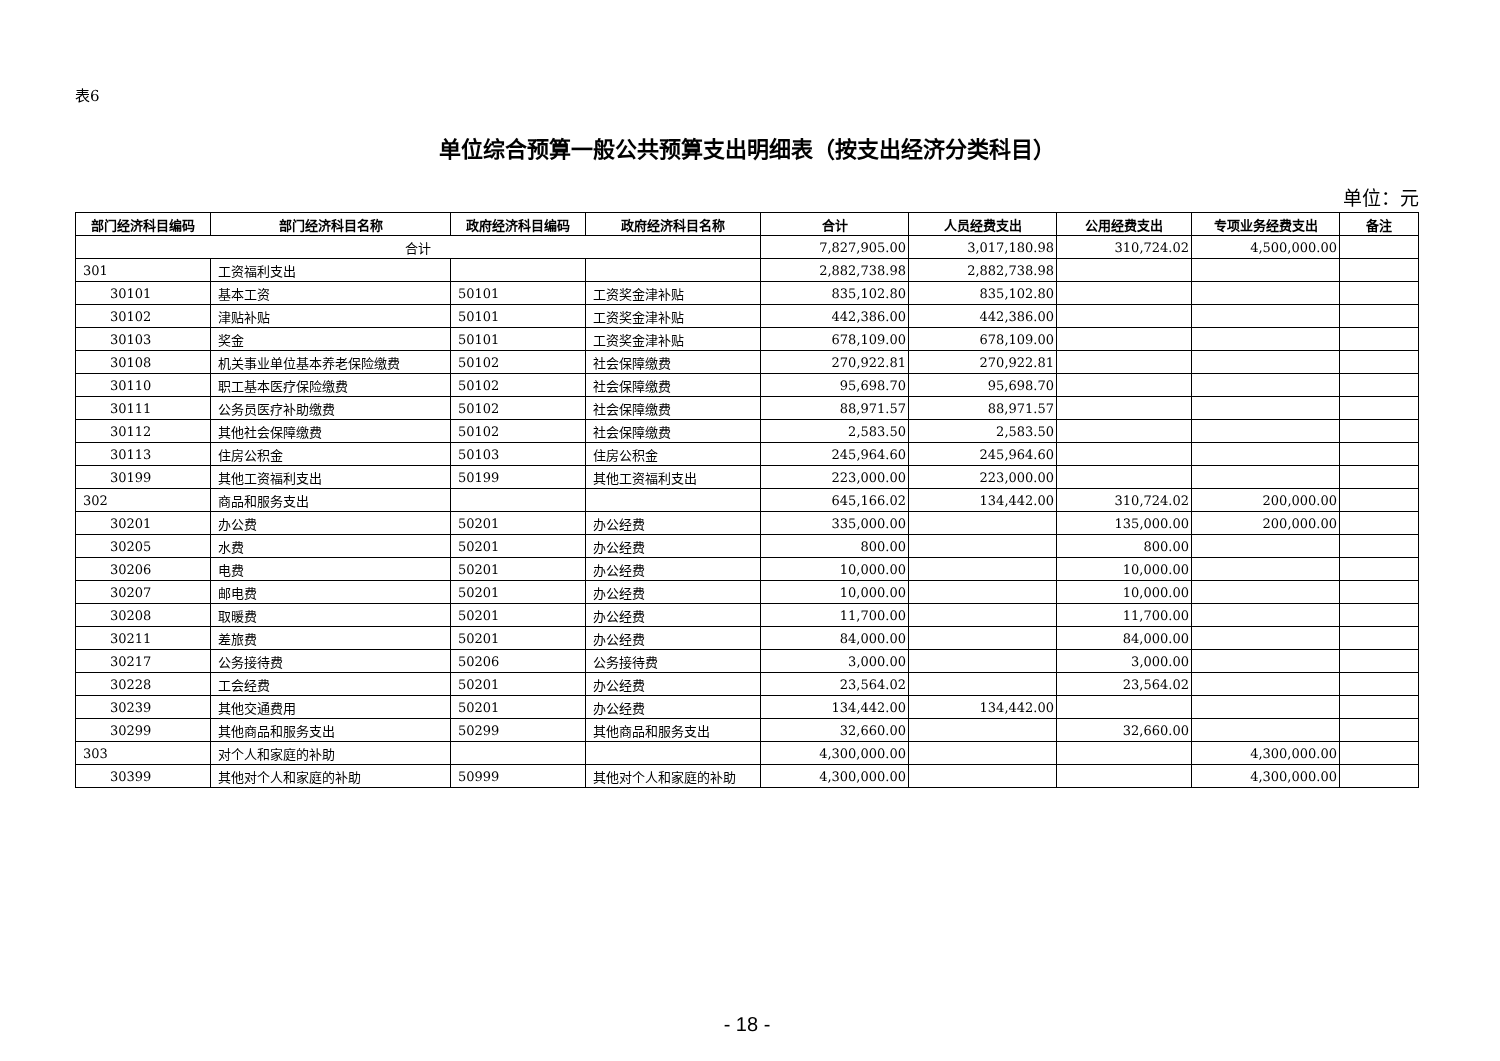表6
单位综合预算一般公共预算支出明细表（按支出经济分类科目）
单位：元
| 部门经济科目编码 | 部门经济科目名称 | 政府经济科目编码 | 政府经济科目名称 | 合计 | 人员经费支出 | 公用经费支出 | 专项业务经费支出 | 备注 |
| --- | --- | --- | --- | --- | --- | --- | --- | --- |
| 合计 | | | | 7,827,905.00 | 3,017,180.98 | 310,724.02 | 4,500,000.00 | |
| 301 | 工资福利支出 | | | 2,882,738.98 | 2,882,738.98 | | | |
| 30101 | 基本工资 | 50101 | 工资奖金津补贴 | 835,102.80 | 835,102.80 | | | |
| 30102 | 津贴补贴 | 50101 | 工资奖金津补贴 | 442,386.00 | 442,386.00 | | | |
| 30103 | 奖金 | 50101 | 工资奖金津补贴 | 678,109.00 | 678,109.00 | | | |
| 30108 | 机关事业单位基本养老保险缴费 | 50102 | 社会保障缴费 | 270,922.81 | 270,922.81 | | | |
| 30110 | 职工基本医疗保险缴费 | 50102 | 社会保障缴费 | 95,698.70 | 95,698.70 | | | |
| 30111 | 公务员医疗补助缴费 | 50102 | 社会保障缴费 | 88,971.57 | 88,971.57 | | | |
| 30112 | 其他社会保障缴费 | 50102 | 社会保障缴费 | 2,583.50 | 2,583.50 | | | |
| 30113 | 住房公积金 | 50103 | 住房公积金 | 245,964.60 | 245,964.60 | | | |
| 30199 | 其他工资福利支出 | 50199 | 其他工资福利支出 | 223,000.00 | 223,000.00 | | | |
| 302 | 商品和服务支出 | | | 645,166.02 | 134,442.00 | 310,724.02 | 200,000.00 | |
| 30201 | 办公费 | 50201 | 办公经费 | 335,000.00 | | 135,000.00 | 200,000.00 | |
| 30205 | 水费 | 50201 | 办公经费 | 800.00 | | 800.00 | | |
| 30206 | 电费 | 50201 | 办公经费 | 10,000.00 | | 10,000.00 | | |
| 30207 | 邮电费 | 50201 | 办公经费 | 10,000.00 | | 10,000.00 | | |
| 30208 | 取暖费 | 50201 | 办公经费 | 11,700.00 | | 11,700.00 | | |
| 30211 | 差旅费 | 50201 | 办公经费 | 84,000.00 | | 84,000.00 | | |
| 30217 | 公务接待费 | 50206 | 公务接待费 | 3,000.00 | | 3,000.00 | | |
| 30228 | 工会经费 | 50201 | 办公经费 | 23,564.02 | | 23,564.02 | | |
| 30239 | 其他交通费用 | 50201 | 办公经费 | 134,442.00 | 134,442.00 | | | |
| 30299 | 其他商品和服务支出 | 50299 | 其他商品和服务支出 | 32,660.00 | | 32,660.00 | | |
| 303 | 对个人和家庭的补助 | | | 4,300,000.00 | | | 4,300,000.00 | |
| 30399 | 其他对个人和家庭的补助 | 50999 | 其他对个人和家庭的补助 | 4,300,000.00 | | | 4,300,000.00 | |
- 18 -